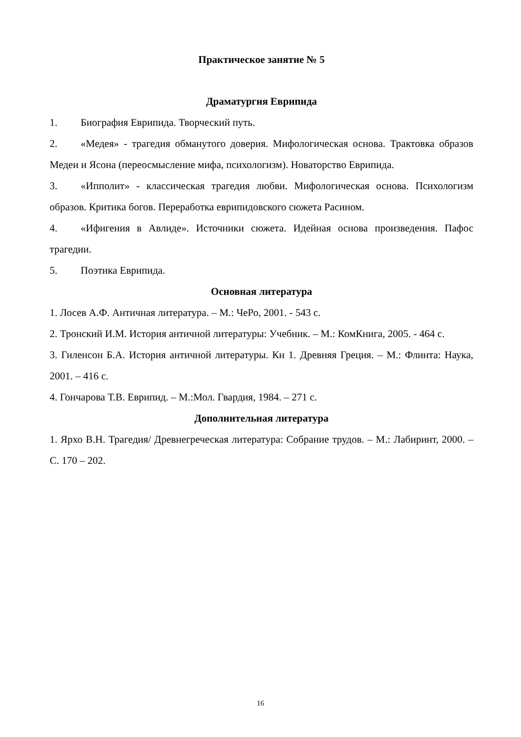Практическое занятие № 5
Драматургия Еврипида
1. Биография Еврипида. Творческий путь.
2. «Медея» - трагедия обманутого доверия. Мифологическая основа. Трактовка образов Медеи и Ясона (переосмысление мифа, психологизм). Новаторство Еврипида.
3. «Ипполит» - классическая трагедия любви. Мифологическая основа. Психологизм образов. Критика богов. Переработка еврипидовского сюжета Расином.
4. «Ифигения в Авлиде». Источники сюжета. Идейная основа произведения. Пафос трагедии.
5. Поэтика Еврипида.
Основная литература
1. Лосев А.Ф. Античная литература. – М.: ЧеРо, 2001. - 543 с.
2. Тронский И.М. История античной литературы: Учебник. – М.: КомКнига, 2005. - 464 с.
3. Гиленсон Б.А. История античной литературы. Кн 1. Древняя Греция. – М.: Флинта: Наука, 2001. – 416 с.
4. Гончарова Т.В. Еврипид. – М.:Мол. Гвардия, 1984. – 271 с.
Дополнительная литература
1. Ярхо В.Н. Трагедия/ Древнегреческая литература: Собрание трудов. – М.: Лабиринт, 2000. – С. 170 – 202.
16